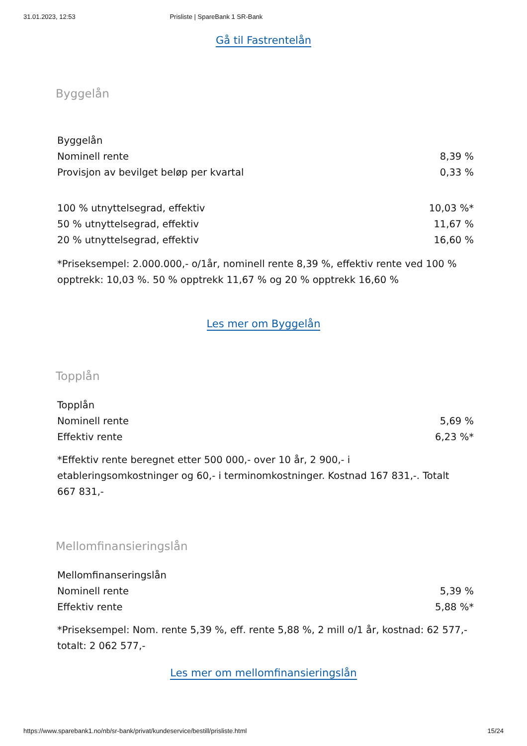31.01.2023, 12:53 Prisliste | SpareBank 1 SR-Bank
Gå til Fastrentelån
Byggelån
| Byggelån | |
| Nominell rente | 8,39 % |
| Provisjon av bevilget beløp per kvartal | 0,33 % |
| 100 % utnyttelsegrad, effektiv | 10,03 %* |
| 50 % utnyttelsegrad, effektiv | 11,67 % |
| 20 % utnyttelsegrad, effektiv | 16,60 % |
*Priseksempel: 2.000.000,- o/1år, nominell rente 8,39 %, effektiv rente ved 100 % opptrekk: 10,03 %. 50 % opptrekk 11,67 % og 20 % opptrekk 16,60 %
Les mer om Byggelån
Topplån
| Topplån | |
| Nominell rente | 5,69 % |
| Effektiv rente | 6,23 %* |
*Effektiv rente beregnet etter 500 000,- over 10 år, 2 900,- i etableringsomkostninger og 60,- i terminomkostninger. Kostnad 167 831,-. Totalt 667 831,-
Mellomfinansieringslån
| Mellomfinanseringslån | |
| Nominell rente | 5,39 % |
| Effektiv rente | 5,88 %* |
*Priseksempel: Nom. rente 5,39 %, eff. rente 5,88 %, 2 mill o/1 år, kostnad: 62 577,- totalt: 2 062 577,-
Les mer om mellomfinansieringslån
https://www.sparebank1.no/nb/sr-bank/privat/kundeservice/bestill/prisliste.html 15/24